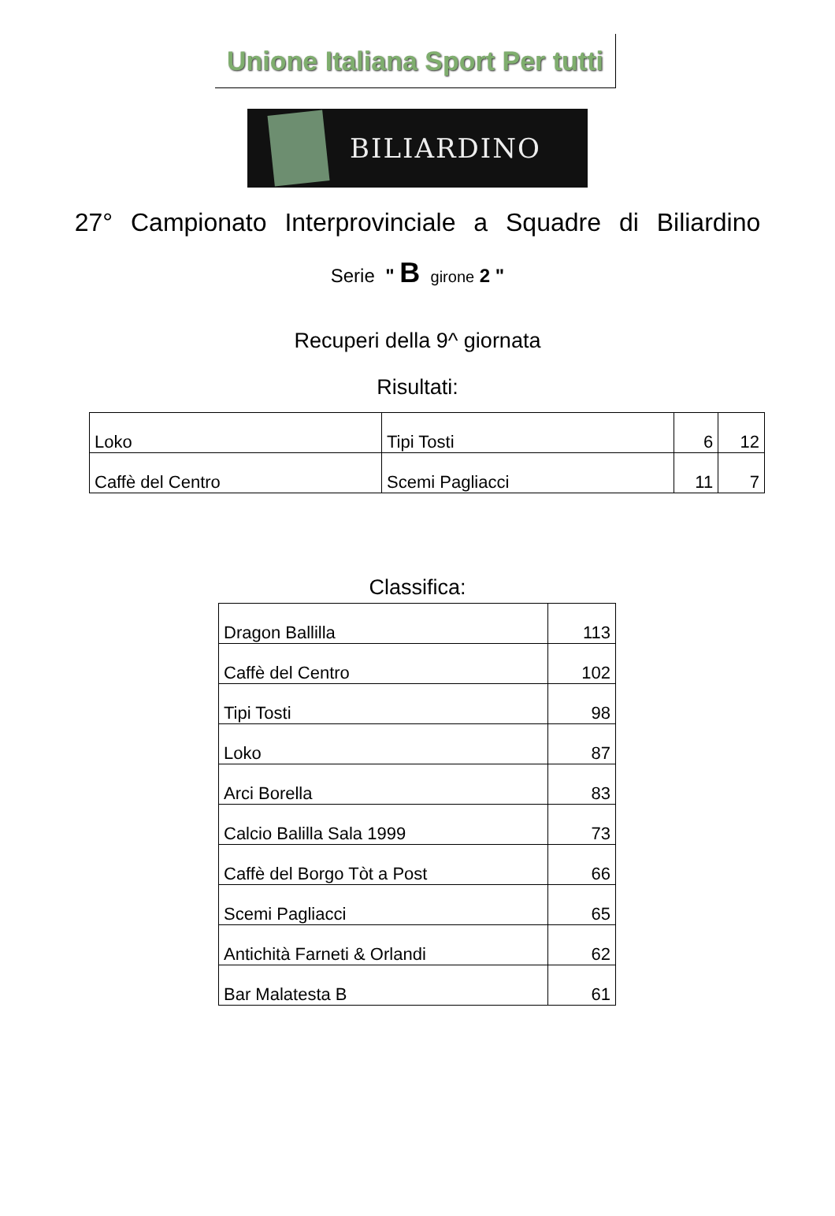Unione Italiana Sport Per tutti
BILIARDINO
27° Campionato Interprovinciale a Squadre di Biliardino
Serie " B girone 2 "
Recuperi della 9^ giornata
Risultati:
| Loko | Tipi Tosti | 6 | 12 |
| Caffè del Centro | Scemi Pagliacci | 11 | 7 |
Classifica:
| Dragon Ballilla | 113 |
| Caffè del Centro | 102 |
| Tipi Tosti | 98 |
| Loko | 87 |
| Arci Borella | 83 |
| Calcio Balilla Sala 1999 | 73 |
| Caffè del Borgo Tòt a Post | 66 |
| Scemi Pagliacci | 65 |
| Antichità Farneti & Orlandi | 62 |
| Bar Malatesta B | 61 |